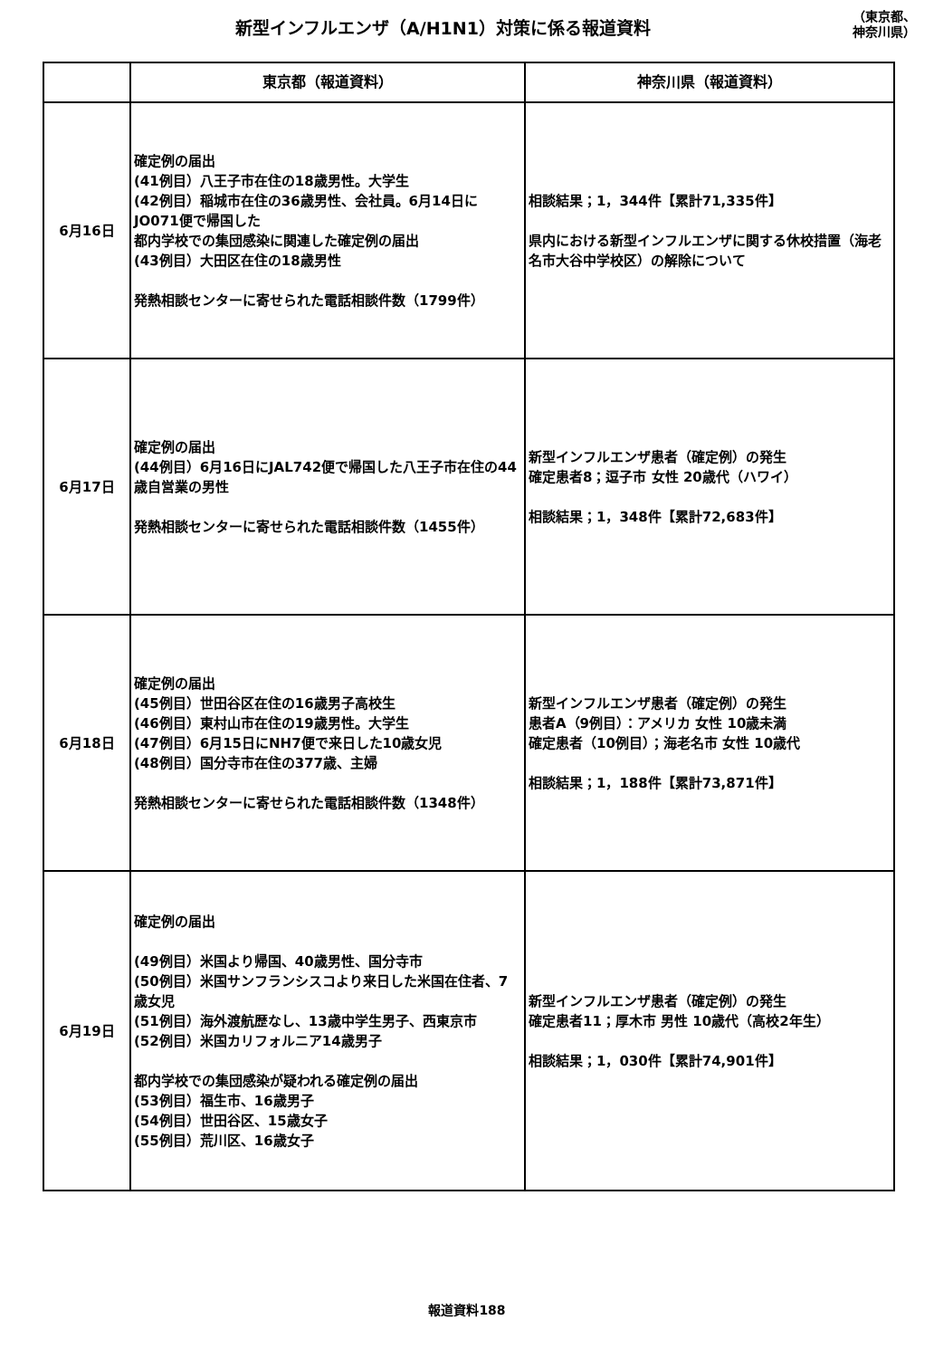新型インフルエンザ（A/H1N1）対策に係る報道資料
（東京都、
神奈川県）
| | 東京都（報道資料） | 神奈川県（報道資料） |
| --- | --- | --- |
| 6月16日 | 確定例の届出 (41例目）八王子市在住の18歳男性。大学生 (42例目）稲城市在住の36歳男性、会社員。6月14日にJO071便で帰国した 都内学校での集団感染に関連した確定例の届出 (43例目）大田区在住の18歳男性 発熱相談センターに寄せられた電話相談件数（1799件） | 相談結果；1，344件【累計71,335件】 県内における新型インフルエンザに関する休校措置（海老名市大谷中学校区）の解除について |
| 6月17日 | 確定例の届出 (44例目）6月16日にJAL742便で帰国した八王子市在住の44歳自営業の男性 発熱相談センターに寄せられた電話相談件数（1455件） | 新型インフルエンザ患者（確定例）の発生 確定患者8；逗子市 女性 20歳代（ハワイ） 相談結果；1，348件【累計72,683件】 |
| 6月18日 | 確定例の届出 (45例目）世田谷区在住の16歳男子高校生 (46例目）東村山市在住の19歳男性。大学生 (47例目）6月15日にNH7便で来日した10歳女児 (48例目）国分寺市在住の377歳、主婦 発熱相談センターに寄せられた電話相談件数（1348件） | 新型インフルエンザ患者（確定例）の発生 患者A（9例目）：アメリカ 女性 10歳未満 確定患者（10例目）；海老名市 女性 10歳代 相談結果；1，188件【累計73,871件】 |
| 6月19日 | 確定例の届出 (49例目）米国より帰国、40歳男性、国分寺市 (50例目）米国サンフランシスコより来日した米国在住者、7歳女児 (51例目）海外渡航歴なし、13歳中学生男子、西東京市 (52例目）米国カリフォルニア14歳男子 都内学校での集団感染が疑われる確定例の届出 (53例目）福生市、16歳男子 (54例目）世田谷区、15歳女子 (55例目）荒川区、16歳女子 | 新型インフルエンザ患者（確定例）の発生 確定患者11；厚木市 男性 10歳代（高校2年生） 相談結果；1，030件【累計74,901件】 |
報道資料188